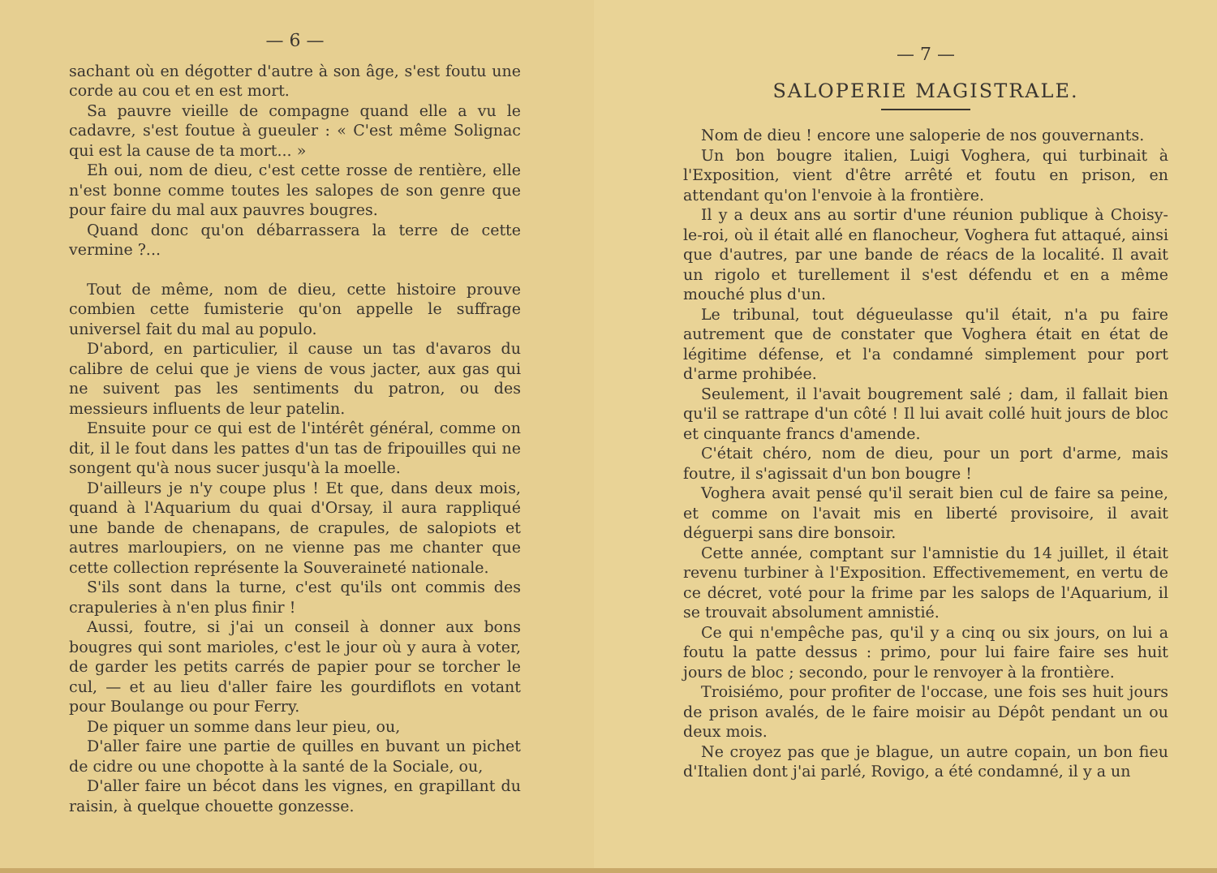— 6 —
sachant où en dégotter d'autre à son âge, s'est foutu une corde au cou et en est mort.
Sa pauvre vieille de compagne quand elle a vu le cadavre, s'est foutue à gueuler : « C'est même Solignac qui est la cause de ta mort... »
Eh oui, nom de dieu, c'est cette rosse de rentière, elle n'est bonne comme toutes les salopes de son genre que pour faire du mal aux pauvres bougres.
Quand donc qu'on débarrassera la terre de cette vermine ?...
Tout de même, nom de dieu, cette histoire prouve combien cette fumisterie qu'on appelle le suffrage universel fait du mal au populo.
D'abord, en particulier, il cause un tas d'avaros du calibre de celui que je viens de vous jacter, aux gas qui ne suivent pas les sentiments du patron, ou des messieurs influents de leur patelin.
Ensuite pour ce qui est de l'intérêt général, comme on dit, il le fout dans les pattes d'un tas de fripouilles qui ne songent qu'à nous sucer jusqu'à la moelle.
D'ailleurs je n'y coupe plus ! Et que, dans deux mois, quand à l'Aquarium du quai d'Orsay, il aura rappliqué une bande de chenapans, de crapules, de salopiots et autres marloupiers, on ne vienne pas me chanter que cette collection représente la Souveraineté nationale.
S'ils sont dans la turne, c'est qu'ils ont commis des crapuleries à n'en plus finir !
Aussi, foutre, si j'ai un conseil à donner aux bons bougres qui sont marioles, c'est le jour où y aura à voter, de garder les petits carrés de papier pour se torcher le cul, — et au lieu d'aller faire les gourdiflots en votant pour Boulange ou pour Ferry.
De piquer un somme dans leur pieu, ou,
D'aller faire une partie de quilles en buvant un pichet de cidre ou une chopotte à la santé de la Sociale, ou,
D'aller faire un bécot dans les vignes, en grapillant du raisin, à quelque chouette gonzesse.
— 7 —
SALOPERIE MAGISTRALE.
Nom de dieu ! encore une saloperie de nos gouvernants.
Un bon bougre italien, Luigi Voghera, qui turbinait à l'Exposition, vient d'être arrêté et foutu en prison, en attendant qu'on l'envoie à la frontière.
Il y a deux ans au sortir d'une réunion publique à Choisy-le-roi, où il était allé en flanocheur, Voghera fut attaqué, ainsi que d'autres, par une bande de réacs de la localité. Il avait un rigolo et turellement il s'est défendu et en a même mouché plus d'un.
Le tribunal, tout dégueulasse qu'il était, n'a pu faire autrement que de constater que Voghera était en état de légitime défense, et l'a condamné simplement pour port d'arme prohibée.
Seulement, il l'avait bougrement salé ; dam, il fallait bien qu'il se rattrape d'un côté ! Il lui avait collé huit jours de bloc et cinquante francs d'amende.
C'était chéro, nom de dieu, pour un port d'arme, mais foutre, il s'agissait d'un bon bougre !
Voghera avait pensé qu'il serait bien cul de faire sa peine, et comme on l'avait mis en liberté provisoire, il avait déguerpi sans dire bonsoir.
Cette année, comptant sur l'amnistie du 14 juillet, il était revenu turbiner à l'Exposition. Effectivemement, en vertu de ce décret, voté pour la frime par les salops de l'Aquarium, il se trouvait absolument amnistié.
Ce qui n'empêche pas, qu'il y a cinq ou six jours, on lui a foutu la patte dessus : primo, pour lui faire faire ses huit jours de bloc ; secondo, pour le renvoyer à la frontière.
Troisiémo, pour profiter de l'occase, une fois ses huit jours de prison avalés, de le faire moisir au Dépôt pendant un ou deux mois.
Ne croyez pas que je blague, un autre copain, un bon fieu d'Italien dont j'ai parlé, Rovigo, a été condamné, il y a un